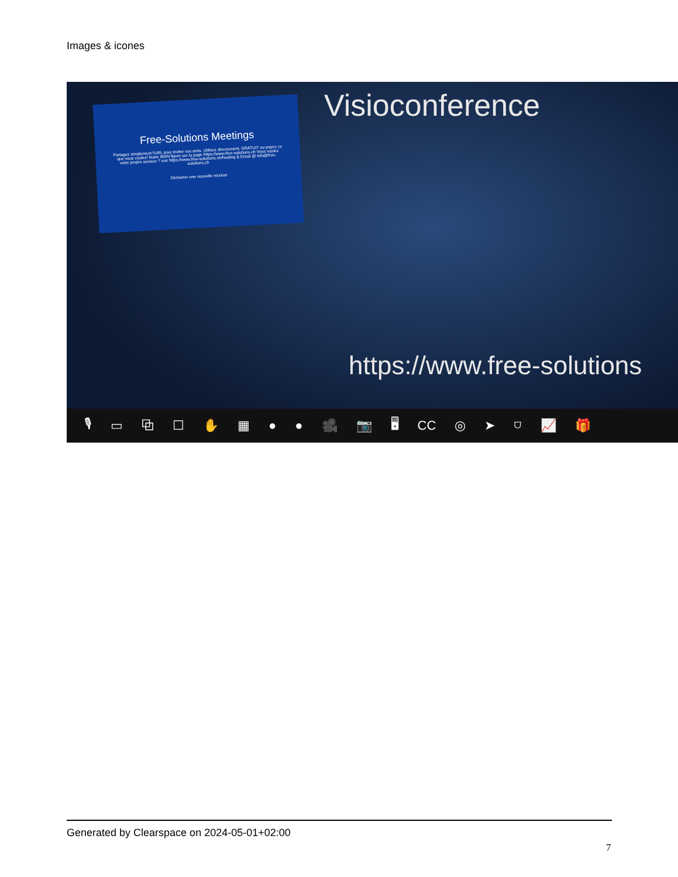Images & icones
Free-Solutions Meetings
Partagez simplement l'URL pour inviter vos amis. Utilisez directement. GRATUIT ou payez ce que vous voulez! Notre IBAN figure sur la page https://www.free-solutions.ch Vous voulez votre propre serveur ? voir https://www.free-solutions.ch/hosting & Email @ info@free-solutions.ch
Démarrer une nouvelle réunion
Visioconference
https://www.free-solutions
🎙 ▭ ⧉ ☐ ✋ ▦ ● ● 🎥 📷 🖥 CC ◎ ➤ ⛉ 📈 🎁
Generated by Clearspace on 2024-05-01+02:00
7